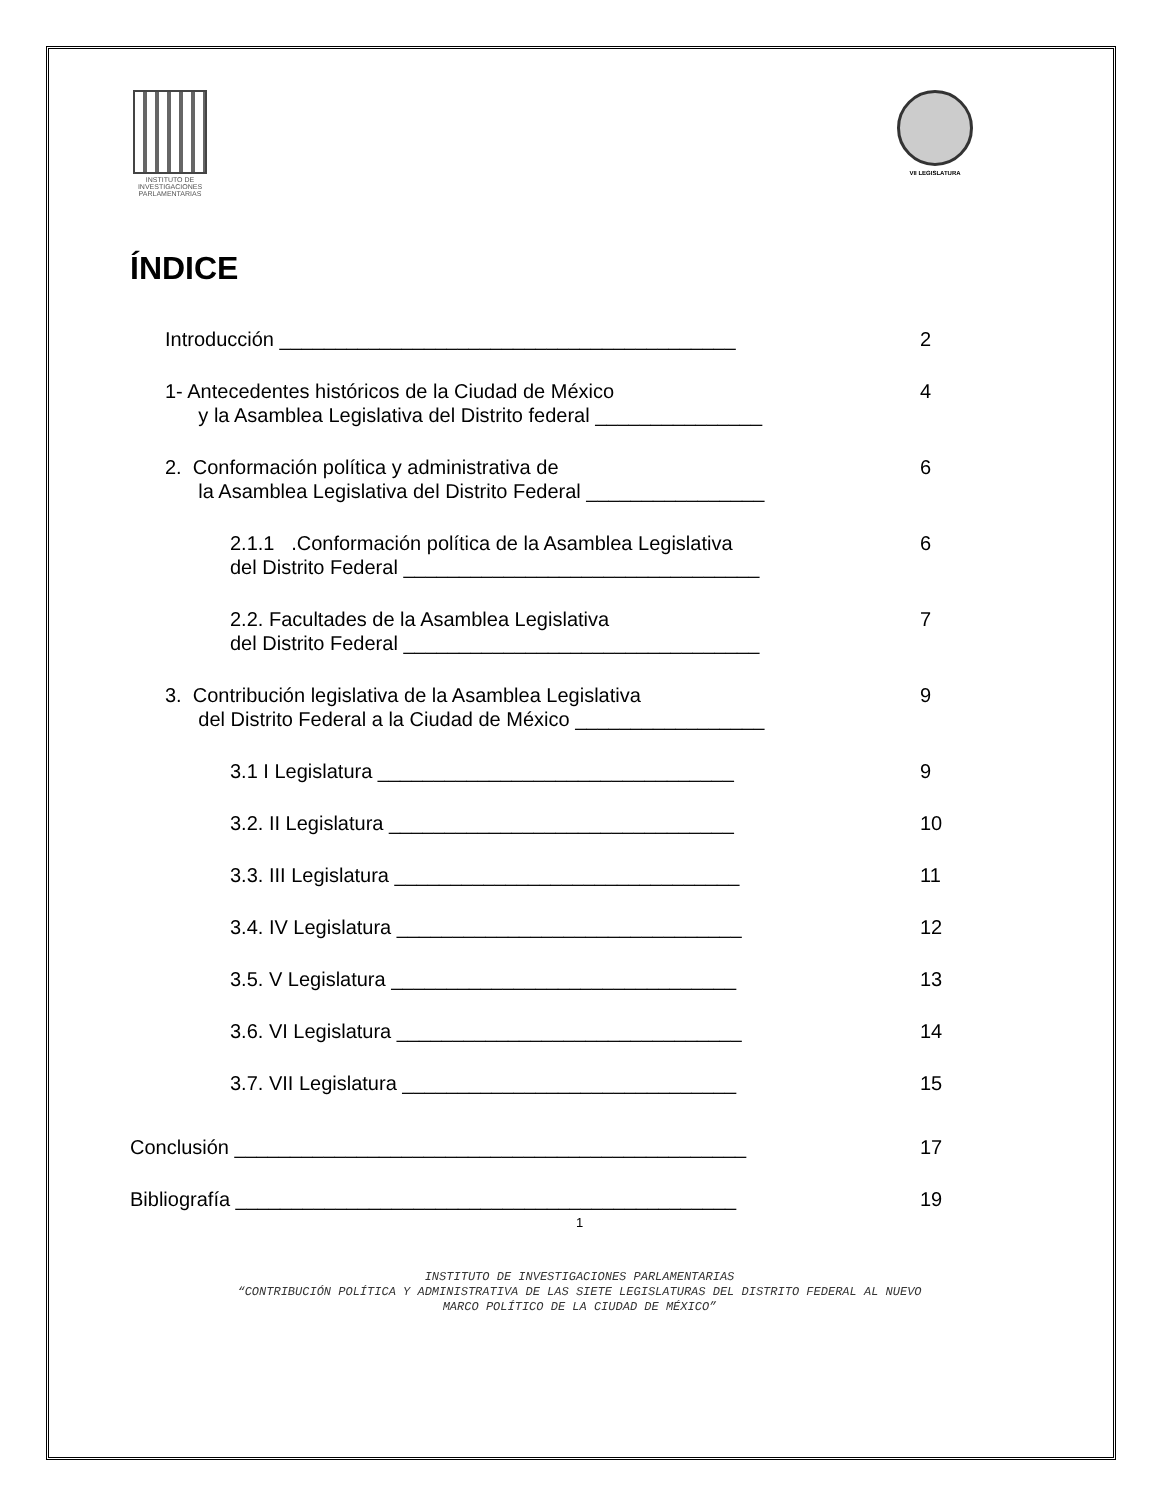INSTITUTO DE INVESTIGACIONES PARLAMENTARIAS
VII LEGISLATURA
ÍNDICE
Introducción _________________________________________
2
1- Antecedentes históricos de la Ciudad de México
y la Asamblea Legislativa del Distrito federal _______________
4
2. Conformación política y administrativa de
la Asamblea Legislativa del Distrito Federal ________________
6
2.1.1 .Conformación política de la Asamblea Legislativa
del Distrito Federal ________________________________
6
2.2. Facultades de la Asamblea Legislativa
del Distrito Federal ________________________________
7
3. Contribución legislativa de la Asamblea Legislativa
del Distrito Federal a la Ciudad de México _________________
9
3.1 I Legislatura ________________________________
9
3.2. II Legislatura _______________________________
10
3.3. III Legislatura _______________________________
11
3.4. IV Legislatura _______________________________
12
3.5. V Legislatura _______________________________
13
3.6. VI Legislatura _______________________________
14
3.7. VII Legislatura ______________________________
15
Conclusión ______________________________________________
17
Bibliografía _____________________________________________
19
1
INSTITUTO DE INVESTIGACIONES PARLAMENTARIAS
“CONTRIBUCIÓN POLÍTICA Y ADMINISTRATIVA DE LAS SIETE LEGISLATURAS DEL DISTRITO FEDERAL AL NUEVO
MARCO POLÍTICO DE LA CIUDAD DE MÉXICO”